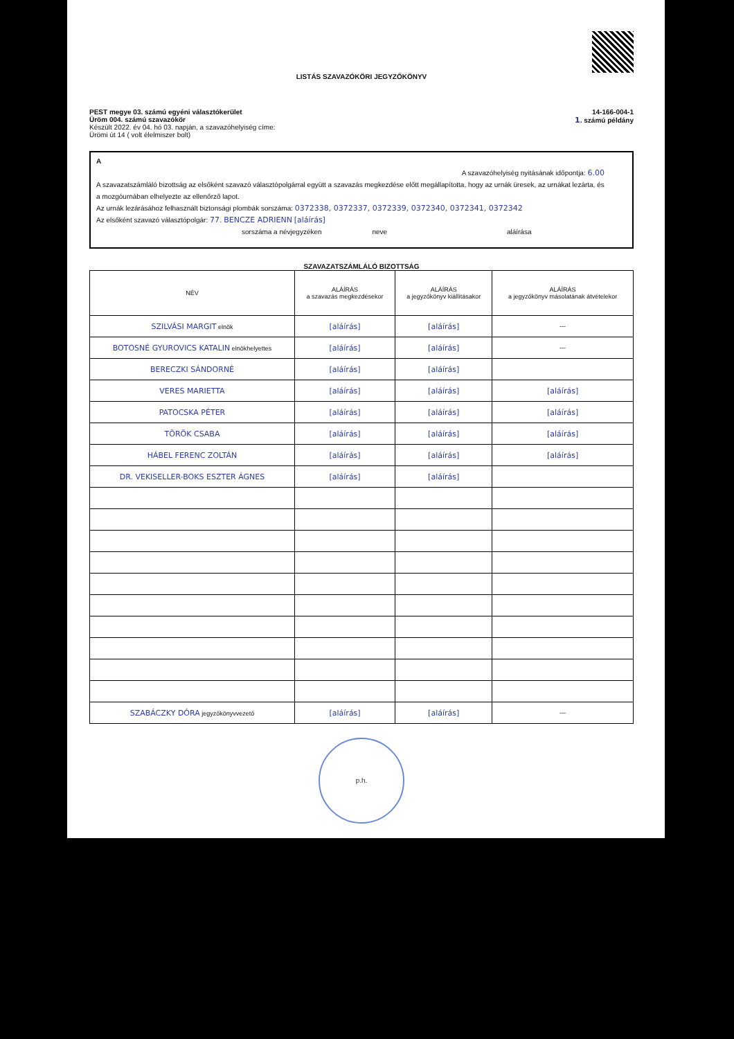LISTÁS SZAVAZÓKÖRI JEGYZŐKÖNYV
PEST megye 03. számú egyéni választókerület
Üröm 004. számú szavazókör
Készült 2022. év 04. hó 03. napján, a szavazóhelyiség címe:
Ürömi út 14 ( volt élelmiszer bolt)
14-166-004-1
1. számú példány
A
A szavazóhelyiség nyitásának időpontja: 6.00
A szavazatszámláló bizottság az elsőként szavazó választópolgárral együtt a szavazás megkezdése előtt megállapította, hogy az urnák üresek, az urnákat lezárta, és a mozgóurnában elhelyezte az ellenőrző lapot.
Az urnák lezárásához felhasznált biztonsági plombák sorszáma: 0372338, 0372337, 0372339, 0372340, 0372341, 0372342
Az elsőként szavazó választópolgár: 77. BENCZE ADRIENN [aláírás]
sorszáma a névjegyzéken neve aláírása
SZAVAZATSZÁMLÁLÓ BIZOTTSÁG
| NÉV | ALÁÍRÁS a szavazás megkezdésekor | ALÁÍRÁS a jegyzőkönyv kiállításakor | ALÁÍRÁS a jegyzőkönyv másolatának átvételekor |
| --- | --- | --- | --- |
| SZILVÁSI MARGIT elnök | [aláírás] | [aláírás] | --- |
| BOTOSNÉ GYUROVICS KATALIN elnökhelyettes | [aláírás] | [aláírás] | --- |
| BERECZKI SÁNDORNÉ | [aláírás] | [aláírás] | |
| VERES MARIETTA | [aláírás] | [aláírás] | [aláírás] |
| PATOCSKA PÉTER | [aláírás] | [aláírás] | [aláírás] |
| TÖRÖK CSABA | [aláírás] | [aláírás] | [aláírás] |
| HÁBEL FERENC ZOLTÁN | [aláírás] | [aláírás] | [aláírás] |
| DR. VEKISELLER-BOKS ESZTER ÁGNES | [aláírás] | [aláírás] | |
| SZABÁCZKY DÓRA jegyzőkönyvvezető | [aláírás] | [aláírás] | --- |
p.h.